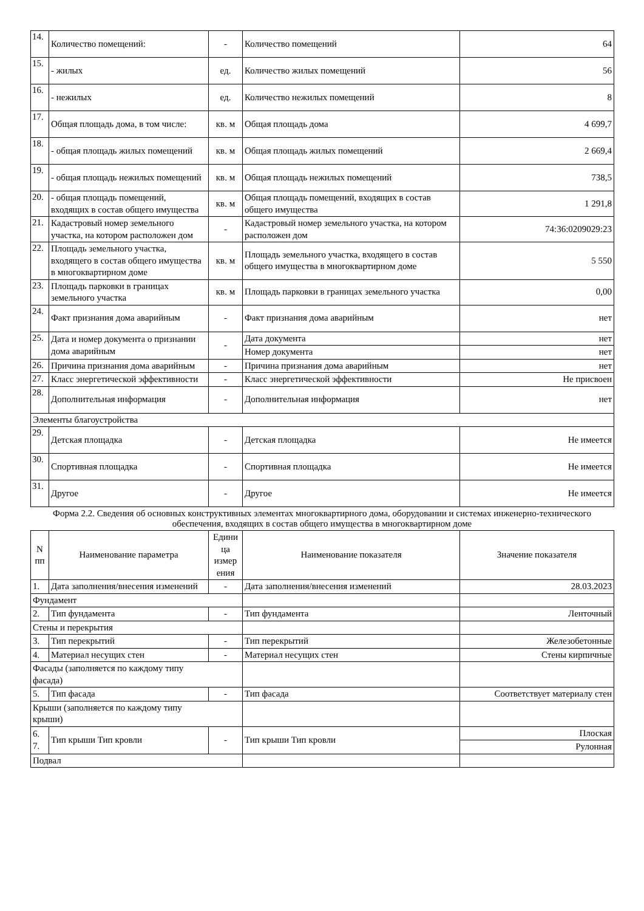| 14. | Количество помещений: | - | Количество помещений | 64 |
| 15. | - жилых | ед. | Количество жилых помещений | 56 |
| 16. | - нежилых | ед. | Количество нежилых помещений | 8 |
| 17. | Общая площадь дома, в том числе: | кв. м | Общая площадь дома | 4 699,7 |
| 18. | - общая площадь жилых помещений | кв. м | Общая площадь жилых помещений | 2 669,4 |
| 19. | - общая площадь нежилых помещений | кв. м | Общая площадь нежилых помещений | 738,5 |
| 20. | - общая площадь помещений, входящих в состав общего имущества | кв. м | Общая площадь помещений, входящих в состав общего имущества | 1 291,8 |
| 21. | Кадастровый номер земельного участка, на котором расположен дом | - | Кадастровый номер земельного участка, на котором расположен дом | 74:36:0209029:23 |
| 22. | Площадь земельного участка, входящего в состав общего имущества в многоквартирном доме | кв. м | Площадь земельного участка, входящего в состав общего имущества в многоквартирном доме | 5 550 |
| 23. | Площадь парковки в границах земельного участка | кв. м | Площадь парковки в границах земельного участка | 0,00 |
| 24. | Факт признания дома аварийным | - | Факт признания дома аварийным | нет |
| 25. | Дата и номер документа о признании дома аварийным | - | Дата документа | нет |
| | | | Номер документа | нет |
| 26. | Причина признания дома аварийным | - | Причина признания дома аварийным | нет |
| 27. | Класс энергетической эффективности | - | Класс энергетической эффективности | Не присвоен |
| 28. | Дополнительная информация | - | Дополнительная информация | нет |
| Элементы благоустройства | | | | |
| 29. | Детская площадка | - | Детская площадка | Не имеется |
| 30. | Спортивная площадка | - | Спортивная площадка | Не имеется |
| 31. | Другое | - | Другое | Не имеется |
Форма 2.2. Сведения об основных конструктивных элементах многоквартирного дома, оборудовании и системах инженерно-технического обеспечения, входящих в состав общего имущества в многоквартирном доме
| N пп | Наименование параметра | Едини ца измер ения | Наименование показателя | Значение показателя |
| --- | --- | --- | --- | --- |
| 1. | Дата заполнения/внесения изменений | - | Дата заполнения/внесения изменений | 28.03.2023 |
| Фундамент | | | | |
| 2. | Тип фундамента | - | Тип фундамента | Ленточный |
| Стены и перекрытия | | | | |
| 3. | Тип перекрытий | - | Тип перекрытий | Железобетонные |
| 4. | Материал несущих стен | - | Материал несущих стен | Стены кирпичные |
| Фасады (заполняется по каждому типу фасада) | | | | |
| 5. | Тип фасада | - | Тип фасада | Соответствует материалу стен |
| Крыши (заполняется по каждому типу крыши) | | | | |
| 6. 7. | Тип крыши Тип кровли | - | Тип крыши Тип кровли | Плоская |
| | | | | Рулонная |
| Подвал | | | | |